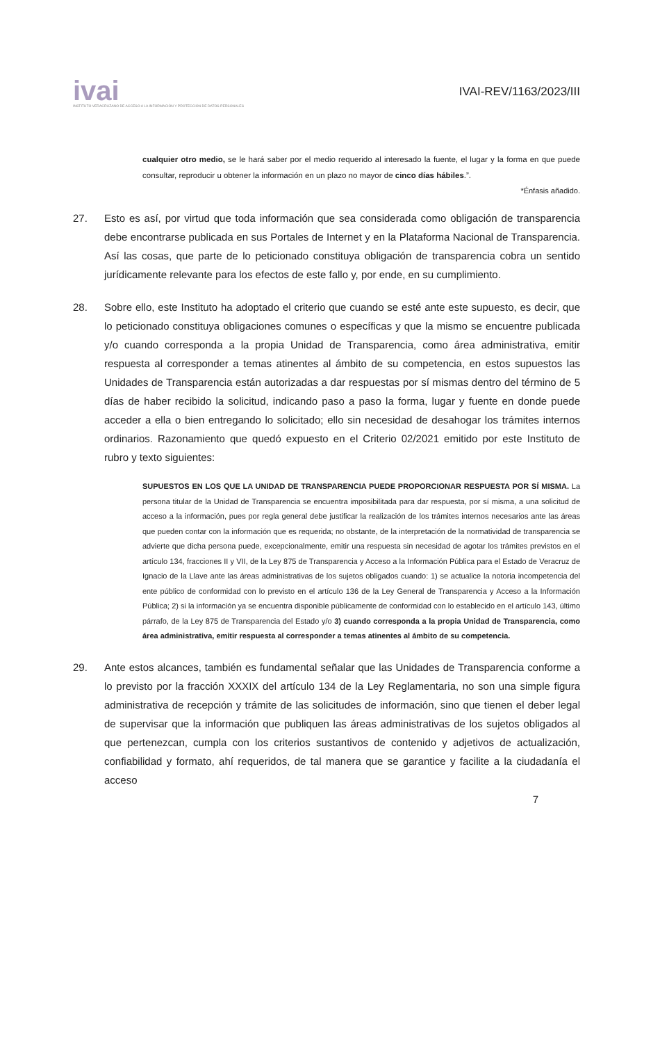ivai
INSTITUTO VERACRUZANO DE ACCESO A LA INFORMACIÓN Y PROTECCIÓN DE DATOS PERSONALES
IVAI-REV/1163/2023/III
cualquier otro medio, se le hará saber por el medio requerido al interesado la fuente, el lugar y la forma en que puede consultar, reproducir u obtener la información en un plazo no mayor de cinco días hábiles.”.
*Énfasis añadido.
27. Esto es así, por virtud que toda información que sea considerada como obligación de transparencia debe encontrarse publicada en sus Portales de Internet y en la Plataforma Nacional de Transparencia. Así las cosas, que parte de lo peticionado constituya obligación de transparencia cobra un sentido jurídicamente relevante para los efectos de este fallo y, por ende, en su cumplimiento.
28. Sobre ello, este Instituto ha adoptado el criterio que cuando se esté ante este supuesto, es decir, que lo peticionado constituya obligaciones comunes o específicas y que la mismo se encuentre publicada y/o cuando corresponda a la propia Unidad de Transparencia, como área administrativa, emitir respuesta al corresponder a temas atinentes al ámbito de su competencia, en estos supuestos las Unidades de Transparencia están autorizadas a dar respuestas por sí mismas dentro del término de 5 días de haber recibido la solicitud, indicando paso a paso la forma, lugar y fuente en donde puede acceder a ella o bien entregando lo solicitado; ello sin necesidad de desahogar los trámites internos ordinarios. Razonamiento que quedó expuesto en el Criterio 02/2021 emitido por este Instituto de rubro y texto siguientes:
SUPUESTOS EN LOS QUE LA UNIDAD DE TRANSPARENCIA PUEDE PROPORCIONAR RESPUESTA POR SÍ MISMA. La persona titular de la Unidad de Transparencia se encuentra imposibilitada para dar respuesta, por sí misma, a una solicitud de acceso a la información, pues por regla general debe justificar la realización de los trámites internos necesarios ante las áreas que pueden contar con la información que es requerida; no obstante, de la interpretación de la normatividad de transparencia se advierte que dicha persona puede, excepcionalmente, emitir una respuesta sin necesidad de agotar los trámites previstos en el artículo 134, fracciones II y VII, de la Ley 875 de Transparencia y Acceso a la Información Pública para el Estado de Veracruz de Ignacio de la Llave ante las áreas administrativas de los sujetos obligados cuando: 1) se actualice la notoria incompetencia del ente público de conformidad con lo previsto en el artículo 136 de la Ley General de Transparencia y Acceso a la Información Pública; 2) si la información ya se encuentra disponible públicamente de conformidad con lo establecido en el artículo 143, último párrafo, de la Ley 875 de Transparencia del Estado y/o 3) cuando corresponda a la propia Unidad de Transparencia, como área administrativa, emitir respuesta al corresponder a temas atinentes al ámbito de su competencia.
29. Ante estos alcances, también es fundamental señalar que las Unidades de Transparencia conforme a lo previsto por la fracción XXXIX del artículo 134 de la Ley Reglamentaria, no son una simple figura administrativa de recepción y trámite de las solicitudes de información, sino que tienen el deber legal de supervisar que la información que publiquen las áreas administrativas de los sujetos obligados al que pertenezcan, cumpla con los criterios sustantivos de contenido y adjetivos de actualización, confiabilidad y formato, ahí requeridos, de tal manera que se garantice y facilite a la ciudadanía el acceso
7